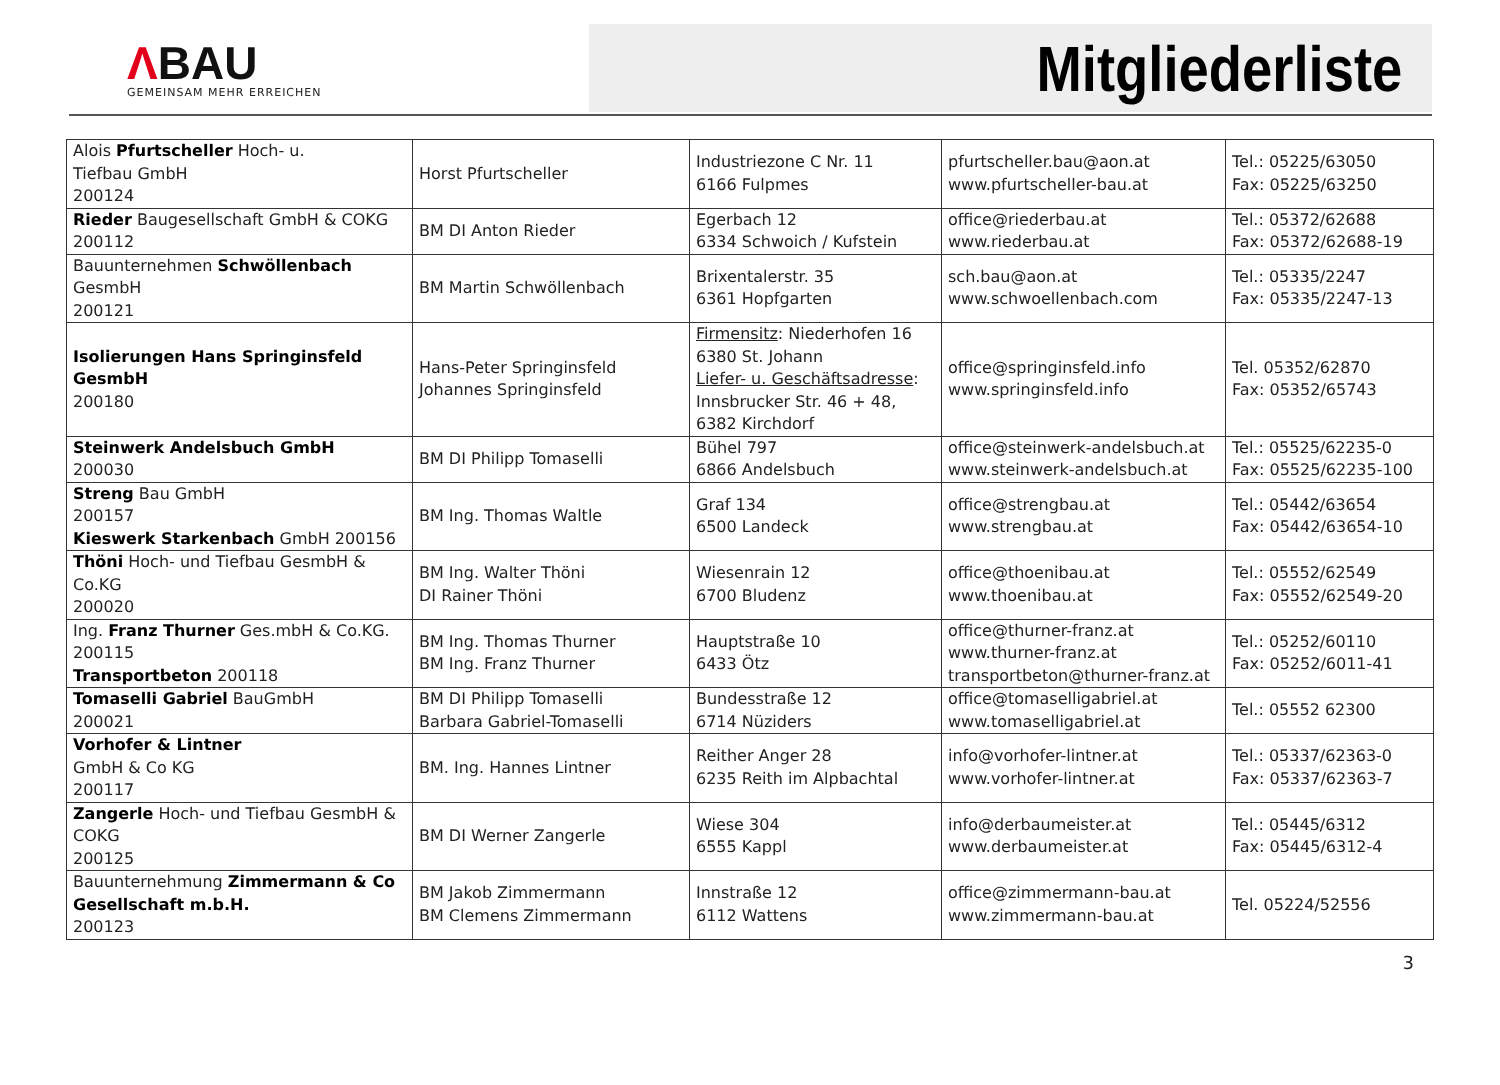ΛBAU
GEMEINSAM MEHR ERREICHEN
Mitgliederliste
| Alois Pfurtscheller Hoch- u. Tiefbau GmbH 200124 | Horst Pfurtscheller | Industriezone C Nr. 11 6166 Fulpmes | pfurtscheller.bau@aon.at www.pfurtscheller-bau.at | Tel.: 05225/63050 Fax: 05225/63250 |
| Rieder Baugesellschaft GmbH & COKG 200112 | BM DI Anton Rieder | Egerbach 12 6334 Schwoich / Kufstein | office@riederbau.at www.riederbau.at | Tel.: 05372/62688 Fax: 05372/62688-19 |
| Bauunternehmen Schwöllenbach GesmbH 200121 | BM Martin Schwöllenbach | Brixentalerstr. 35 6361 Hopfgarten | sch.bau@aon.at www.schwoellenbach.com | Tel.: 05335/2247 Fax: 05335/2247-13 |
| Isolierungen Hans Springinsfeld GesmbH 200180 | Hans-Peter Springinsfeld Johannes Springinsfeld | Firmensitz : Niederhofen 16 6380 St. Johann Liefer- u. Geschäftsadresse : Innsbrucker Str. 46 + 48, 6382 Kirchdorf | office@springinsfeld.info www.springinsfeld.info | Tel. 05352/62870 Fax: 05352/65743 |
| Steinwerk Andelsbuch GmbH 200030 | BM DI Philipp Tomaselli | Bühel 797 6866 Andelsbuch | office@steinwerk-andelsbuch.at www.steinwerk-andelsbuch.at | Tel.: 05525/62235-0 Fax: 05525/62235-100 |
| Streng Bau GmbH 200157 Kieswerk Starkenbach GmbH 200156 | BM Ing. Thomas Waltle | Graf 134 6500 Landeck | office@strengbau.at www.strengbau.at | Tel.: 05442/63654 Fax: 05442/63654-10 |
| Thöni Hoch- und Tiefbau GesmbH & Co.KG 200020 | BM Ing. Walter Thöni DI Rainer Thöni | Wiesenrain 12 6700 Bludenz | office@thoenibau.at www.thoenibau.at | Tel.: 05552/62549 Fax: 05552/62549-20 |
| Ing. Franz Thurner Ges.mbH & Co.KG. 200115 Transportbeton 200118 | BM Ing. Thomas Thurner BM Ing. Franz Thurner | Hauptstraße 10 6433 Ötz | office@thurner-franz.at www.thurner-franz.at transportbeton@thurner-franz.at | Tel.: 05252/60110 Fax: 05252/6011-41 |
| Tomaselli Gabriel BauGmbH 200021 | BM DI Philipp Tomaselli Barbara Gabriel-Tomaselli | Bundesstraße 12 6714 Nüziders | office@tomaselligabriel.at www.tomaselligabriel.at | Tel.: 05552 62300 |
| Vorhofer & Lintner GmbH & Co KG 200117 | BM. Ing. Hannes Lintner | Reither Anger 28 6235 Reith im Alpbachtal | info@vorhofer-lintner.at www.vorhofer-lintner.at | Tel.: 05337/62363-0 Fax: 05337/62363-7 |
| Zangerle Hoch- und Tiefbau GesmbH & COKG 200125 | BM DI Werner Zangerle | Wiese 304 6555 Kappl | info@derbaumeister.at www.derbaumeister.at | Tel.: 05445/6312 Fax: 05445/6312-4 |
| Bauunternehmung Zimmermann & Co Gesellschaft m.b.H. 200123 | BM Jakob Zimmermann BM Clemens Zimmermann | Innstraße 12 6112 Wattens | office@zimmermann-bau.at www.zimmermann-bau.at | Tel. 05224/52556 |
3